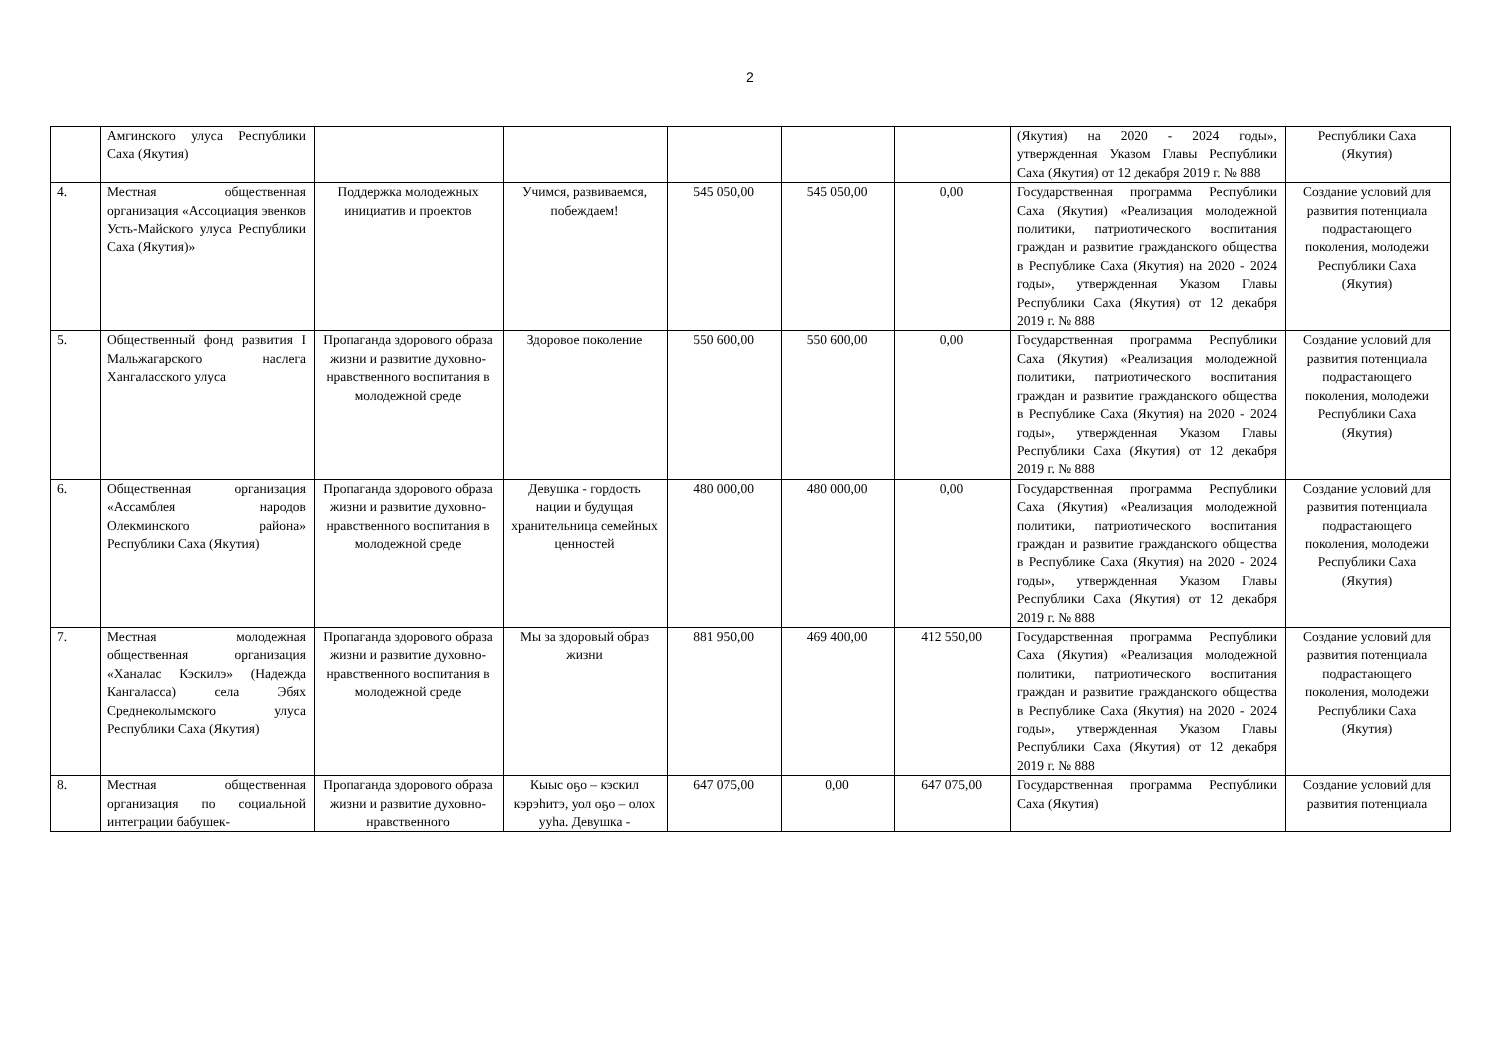2
| | Амгинского улуса Республики Саха (Якутия) | | | | | | (Якутия) на 2020 - 2024 годы», утвержденная Указом Главы Республики Саха (Якутия) от 12 декабря 2019 г. № 888 | Республики Саха (Якутия) |
| 4. | Местная общественная организация «Ассоциация эвенков Усть-Майского улуса Республики Саха (Якутия)» | Поддержка молодежных инициатив и проектов | Учимся, развиваемся, побеждаем! | 545 050,00 | 545 050,00 | 0,00 | Государственная программа Республики Саха (Якутия) «Реализация молодежной политики, патриотического воспитания граждан и развитие гражданского общества в Республике Саха (Якутия) на 2020 - 2024 годы», утвержденная Указом Главы Республики Саха (Якутия) от 12 декабря 2019 г. № 888 | Создание условий для развития потенциала подрастающего поколения, молодежи Республики Саха (Якутия) |
| 5. | Общественный фонд развития I Мальжагарского наслега Хангаласского улуса | Пропаганда здорового образа жизни и развитие духовно-нравственного воспитания в молодежной среде | Здоровое поколение | 550 600,00 | 550 600,00 | 0,00 | Государственная программа Республики Саха (Якутия) «Реализация молодежной политики, патриотического воспитания граждан и развитие гражданского общества в Республике Саха (Якутия) на 2020 - 2024 годы», утвержденная Указом Главы Республики Саха (Якутия) от 12 декабря 2019 г. № 888 | Создание условий для развития потенциала подрастающего поколения, молодежи Республики Саха (Якутия) |
| 6. | Общественная организация «Ассамблея народов Олекминского района» Республики Саха (Якутия) | Пропаганда здорового образа жизни и развитие духовно-нравственного воспитания в молодежной среде | Девушка - гордость нации и будущая хранительница семейных ценностей | 480 000,00 | 480 000,00 | 0,00 | Государственная программа Республики Саха (Якутия) «Реализация молодежной политики, патриотического воспитания граждан и развитие гражданского общества в Республике Саха (Якутия) на 2020 - 2024 годы», утвержденная Указом Главы Республики Саха (Якутия) от 12 декабря 2019 г. № 888 | Создание условий для развития потенциала подрастающего поколения, молодежи Республики Саха (Якутия) |
| 7. | Местная молодежная общественная организация «Ханалас Кэскилэ» (Надежда Кангаласса) села Эбях Среднеколымского улуса Республики Саха (Якутия) | Пропаганда здорового образа жизни и развитие духовно-нравственного воспитания в молодежной среде | Мы за здоровый образ жизни | 881 950,00 | 469 400,00 | 412 550,00 | Государственная программа Республики Саха (Якутия) «Реализация молодежной политики, патриотического воспитания граждан и развитие гражданского общества в Республике Саха (Якутия) на 2020 - 2024 годы», утвержденная Указом Главы Республики Саха (Якутия) от 12 декабря 2019 г. № 888 | Создание условий для развития потенциала подрастающего поколения, молодежи Республики Саха (Якутия) |
| 8. | Местная общественная организация по социальной интеграции бабушек- | Пропаганда здорового образа жизни и развитие духовно-нравственного | Кыыс оҕо – кэскил кэрэһитэ, уол оҕо – олох ууһа. Девушка - | 647 075,00 | 0,00 | 647 075,00 | Государственная программа Республики Саха (Якутия) | Создание условий для развития потенциала |